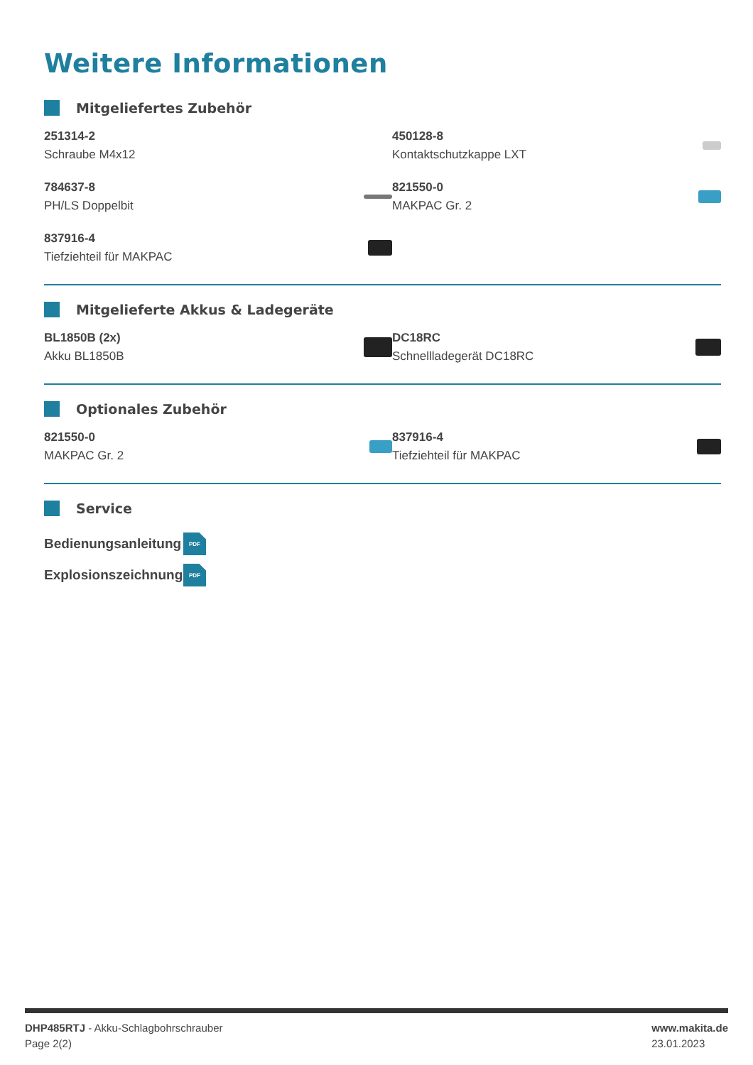Weitere Informationen
Mitgeliefertes Zubehör
251314-2
Schraube M4x12
450128-8
Kontaktschutzkappe LXT
784637-8
PH/LS Doppelbit
821550-0
MAKPAC Gr. 2
837916-4
Tiefziehteil für MAKPAC
Mitgelieferte Akkus & Ladegeräte
BL1850B (2x)
Akku BL1850B
DC18RC
Schnellladegerät DC18RC
Optionales Zubehör
821550-0
MAKPAC Gr. 2
837916-4
Tiefziehteil für MAKPAC
Service
Bedienungsanleitung
PDF
Explosionszeichnung
PDF
DHP485RTJ - Akku-Schlagbohrschrauber
Page 2(2)
www.makita.de
23.01.2023